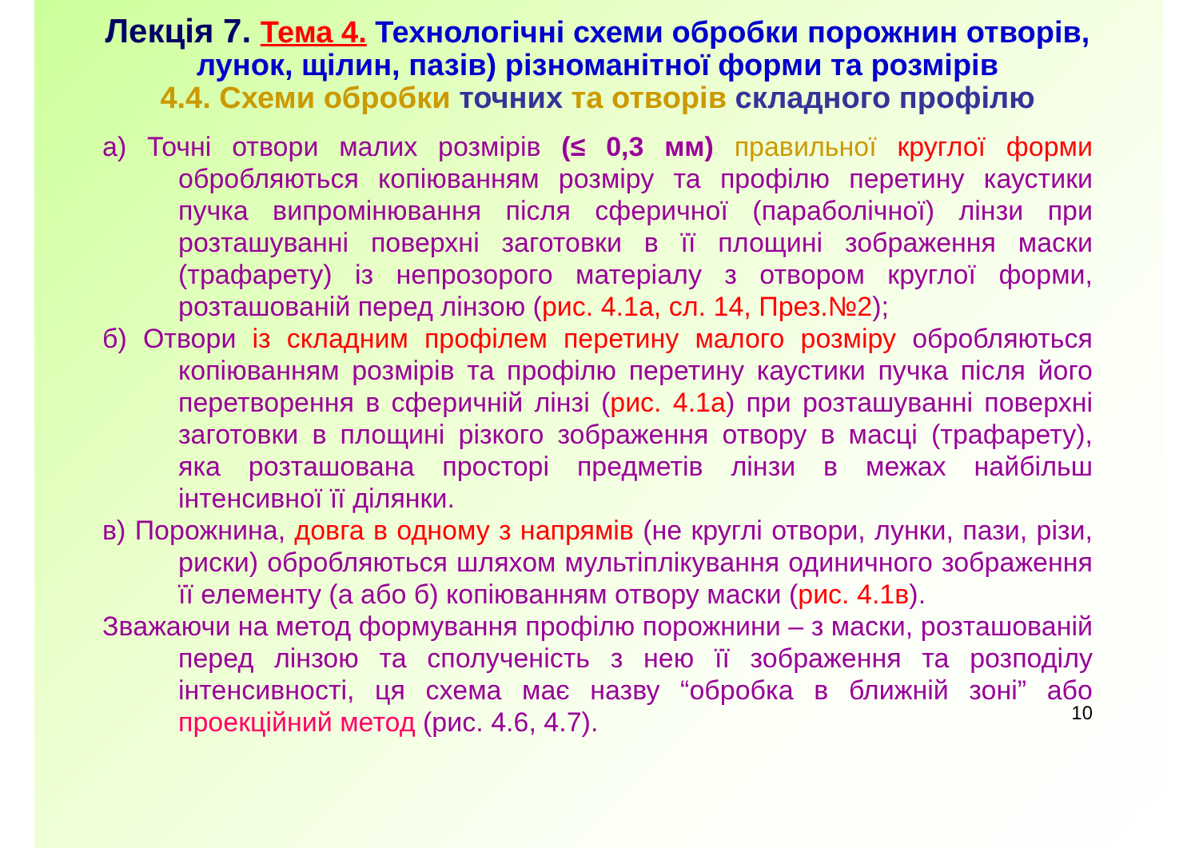Лекція 7. Тема 4. Технологічні схеми обробки порожнин отворів, лунок, щілин, пазів) різноманітної форми та розмірів
4.4. Схеми обробки точних та отворів складного профілю
а) Точні отвори малих розмірів (≤ 0,3 мм) правильної круглої форми обробляються копіюванням розміру та профілю перетину каустики пучка випромінювання після сферичної (параболічної) лінзи при розташуванні поверхні заготовки в її площині зображення маски (трафарету) із непрозорого матеріалу з отвором круглої форми, розташованій перед лінзою (рис. 4.1а, сл. 14, През.№2);
б) Отвори із складним профілем перетину малого розміру обробляються копіюванням розмірів та профілю перетину каустики пучка після його перетворення в сферичній лінзі (рис. 4.1а) при розташуванні поверхні заготовки в площині різкого зображення отвору в масці (трафарету), яка розташована просторі предметів лінзи в межах найбільш інтенсивної її ділянки.
в) Порожнина, довга в одному з напрямів (не круглі отвори, лунки, пази, різи, риски) обробляються шляхом мультіплікування одиничного зображення її елементу (а або б) копіюванням отвору маски (рис. 4.1в).
Зважаючи на метод формування профілю порожнини – з маски, розташованій перед лінзою та сполученість з нею її зображення та розподілу інтенсивності, ця схема має назву “обробка в ближній зоні” або проекційний метод (рис. 4.6, 4.7).
10